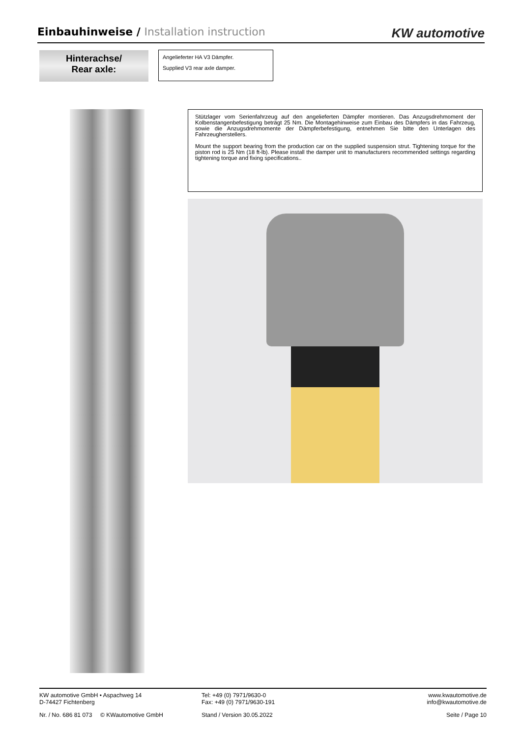Einbauhinweise / Installation instruction
KW automotive
Hinterachse/
Rear axle:
Angelieferter HA V3 Dämpfer.
Supplied V3 rear axle damper.
Stützlager vom Serienfahrzeug auf den angelieferten Dämpfer montieren. Das Anzugsdrehmoment der Kolbenstangenbefestigung beträgt 25 Nm. Die Montagehinweise zum Einbau des Dämpfers in das Fahrzeug, sowie die Anzugsdrehmomente der Dämpferbefestigung, entnehmen Sie bitte den Unterlagen des Fahrzeugherstellers.
Mount the support bearing from the production car on the supplied suspension strut. Tightening torque for the piston rod is 25 Nm (18 ft-lb). Please install the damper unit to manufacturers recommended settings regarding tightening torque and fixing specifications..
KW automotive GmbH • Aspachweg 14
D-74427 Fichtenberg
Tel: +49 (0) 7971/9630-0
Fax: +49 (0) 7971/9630-191
www.kwautomotive.de
info@kwautomotive.de
Nr. / No. 686 81 073 © KWautomotive GmbH
Stand / Version 30.05.2022 Seite / Page 10